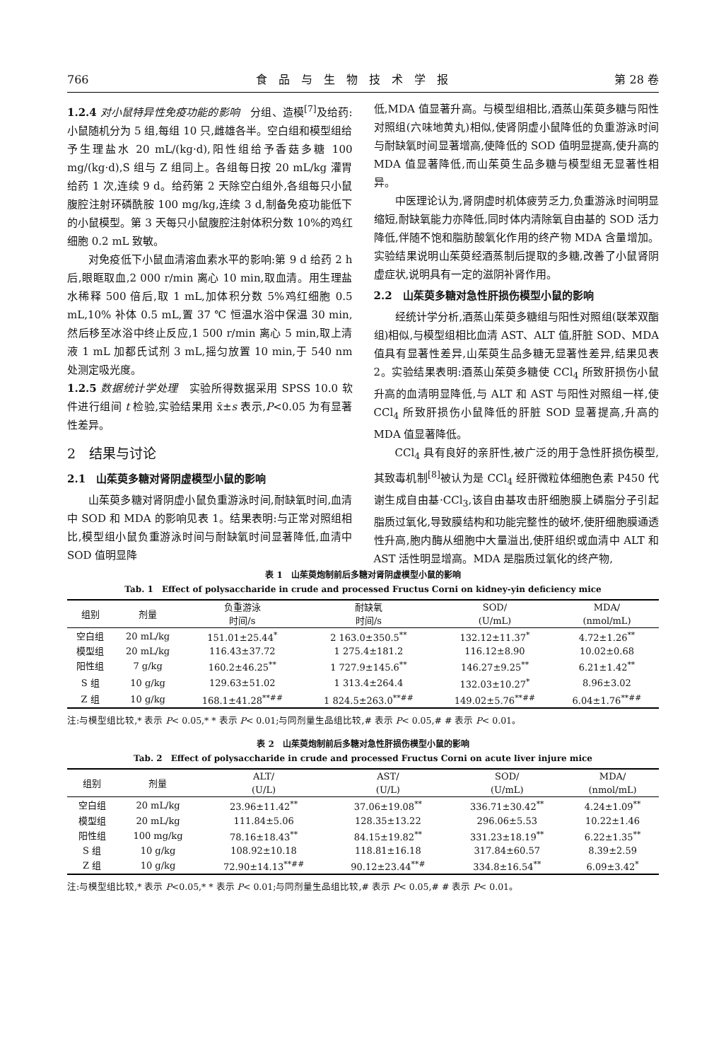766 食　品　与　生　物　技　术　学　报 第 28 卷
1.2.4 对小鼠特异性免疫功能的影响　分组、造模<sup>[7]</sup>及给药:小鼠随机分为 5 组,每组 10 只,雌雄各半。空白组和模型组给予生理盐水 20 mL/(kg·d),阳性组给予香菇多糖 100 mg/(kg·d),S 组与 Z 组同上。各组每日按 20 mL/kg 灌胃给药 1 次,连续 9 d。给药第 2 天除空白组外,各组每只小鼠腹腔注射环磷酰胺 100 mg/kg,连续 3 d,制备免疫功能低下的小鼠模型。第 3 天每只小鼠腹腔注射体积分数 10%的鸡红细胞 0.2 mL 致敏。
对免疫低下小鼠血清溶血素水平的影响:第 9 d 给药 2 h 后,眼眶取血,2 000 r/min 离心 10 min,取血清。用生理盐水稀释 500 倍后,取 1 mL,加体积分数 5%鸡红细胞 0.5 mL,10% 补体 0.5 mL,置 37 ℃ 恒温水浴中保温 30 min,然后移至冰浴中终止反应,1 500 r/min 离心 5 min,取上清液 1 mL 加都氏试剂 3 mL,摇匀放置 10 min,于 540 nm 处测定吸光度。
1.2.5 数据统计学处理　实验所得数据采用 SPSS 10.0 软件进行组间 t 检验,实验结果用 x̄±s 表示,P<0.05 为有显著性差异。
2　结果与讨论
2.1　山茱萸多糖对肾阴虚模型小鼠的影响
山茱萸多糖对肾阴虚小鼠负重游泳时间,耐缺氧时间,血清中 SOD 和 MDA 的影响见表 1。结果表明:与正常对照组相比,模型组小鼠负重游泳时间与耐缺氧时间显著降低,血清中 SOD 值明显降
低,MDA 值显著升高。与模型组相比,酒蒸山茱萸多糖与阳性对照组(六味地黄丸)相似,使肾阴虚小鼠降低的负重游泳时间与耐缺氧时间显著增高,使降低的 SOD 值明显提高,使升高的 MDA 值显著降低,而山茱萸生品多糖与模型组无显著性相异。
中医理论认为,肾阴虚时机体疲劳乏力,负重游泳时间明显缩短,耐缺氧能力亦降低,同时体内清除氧自由基的 SOD 活力降低,伴随不饱和脂肪酸氧化作用的终产物 MDA 含量增加。实验结果说明山茱萸经酒蒸制后提取的多糖,改善了小鼠肾阴虚症状,说明具有一定的滋阴补肾作用。
2.2　山茱萸多糖对急性肝损伤模型小鼠的影响
经统计学分析,酒蒸山茱萸多糖组与阳性对照组(联苯双酯组)相似,与模型组相比血清 AST、ALT 值,肝脏 SOD、MDA 值具有显著性差异,山茱萸生品多糖无显著性差异,结果见表 2。实验结果表明:酒蒸山茱萸多糖使 CCl<sub>4</sub> 所致肝损伤小鼠升高的血清明显降低,与 ALT 和 AST 与阳性对照组一样,使 CCl<sub>4</sub> 所致肝损伤小鼠降低的肝脏 SOD 显著提高,升高的 MDA 值显著降低。
CCl<sub>4</sub> 具有良好的亲肝性,被广泛的用于急性肝损伤模型,其致毒机制<sup>[8]</sup>被认为是 CCl<sub>4</sub> 经肝微粒体细胞色素 P450 代谢生成自由基·CCl<sub>3</sub>,该自由基攻击肝细胞膜上磷脂分子引起脂质过氧化,导致膜结构和功能完整性的破坏,使肝细胞膜通透性升高,胞内酶从细胞中大量溢出,使肝组织或血清中 ALT 和 AST 活性明显增高。MDA 是脂质过氧化的终产物,
表 1　山茱萸炮制前后多糖对肾阴虚模型小鼠的影响
Tab. 1　Effect of polysaccharide in crude and processed Fructus Corni on kidney-yin deficiency mice
| 组别 | 剂量 | 负重游泳 | 耐缺氧 | SOD/ | MDA/ |
| --- | --- | --- | --- | --- | --- |
| | | 时间/s | 时间/s | (U/mL) | (nmol/mL) |
| 空白组 | 20 mL/kg | 151.01±25.44<sup>*</sup> | 2 163.0±350.5<sup>**</sup> | 132.12±11.37<sup>*</sup> | 4.72±1.26<sup>**</sup> |
| 模型组 | 20 mL/kg | 116.43±37.72 | 1 275.4±181.2 | 116.12±8.90 | 10.02±0.68 |
| 阳性组 | 7 g/kg | 160.2±46.25<sup>**</sup> | 1 727.9±145.6<sup>**</sup> | 146.27±9.25<sup>**</sup> | 6.21±1.42<sup>**</sup> |
| S 组 | 10 g/kg | 129.63±51.02 | 1 313.4±264.4 | 132.03±10.27<sup>*</sup> | 8.96±3.02 |
| Z 组 | 10 g/kg | 168.1±41.28<sup>**##</sup> | 1 824.5±263.0<sup>**##</sup> | 149.02±5.76<sup>**##</sup> | 6.04±1.76<sup>**##</sup> |
注:与模型组比较,* 表示 P< 0.05,* * 表示 P< 0.01;与同剂量生品组比较,# 表示 P< 0.05,# # 表示 P< 0.01。
表 2　山茱萸炮制前后多糖对急性肝损伤模型小鼠的影响
Tab. 2　Effect of polysaccharide in crude and processed Fructus Corni on acute liver injure mice
| 组别 | 剂量 | ALT/ | AST/ | SOD/ | MDA/ |
| --- | --- | --- | --- | --- | --- |
| | | (U/L) | (U/L) | (U/mL) | (nmol/mL) |
| 空白组 | 20 mL/kg | 23.96±11.42<sup>**</sup> | 37.06±19.08<sup>**</sup> | 336.71±30.42<sup>**</sup> | 4.24±1.09<sup>**</sup> |
| 模型组 | 20 mL/kg | 111.84±5.06 | 128.35±13.22 | 296.06±5.53 | 10.22±1.46 |
| 阳性组 | 100 mg/kg | 78.16±18.43<sup>**</sup> | 84.15±19.82<sup>**</sup> | 331.23±18.19<sup>**</sup> | 6.22±1.35<sup>**</sup> |
| S 组 | 10 g/kg | 108.92±10.18 | 118.81±16.18 | 317.84±60.57 | 8.39±2.59 |
| Z 组 | 10 g/kg | 72.90±14.13<sup>**##</sup> | 90.12±23.44<sup>**#</sup> | 334.8±16.54<sup>**</sup> | 6.09±3.42<sup>*</sup> |
注:与模型组比较,* 表示 P<0.05,* * 表示 P< 0.01;与同剂量生品组比较,# 表示 P< 0.05,# # 表示 P< 0.01。